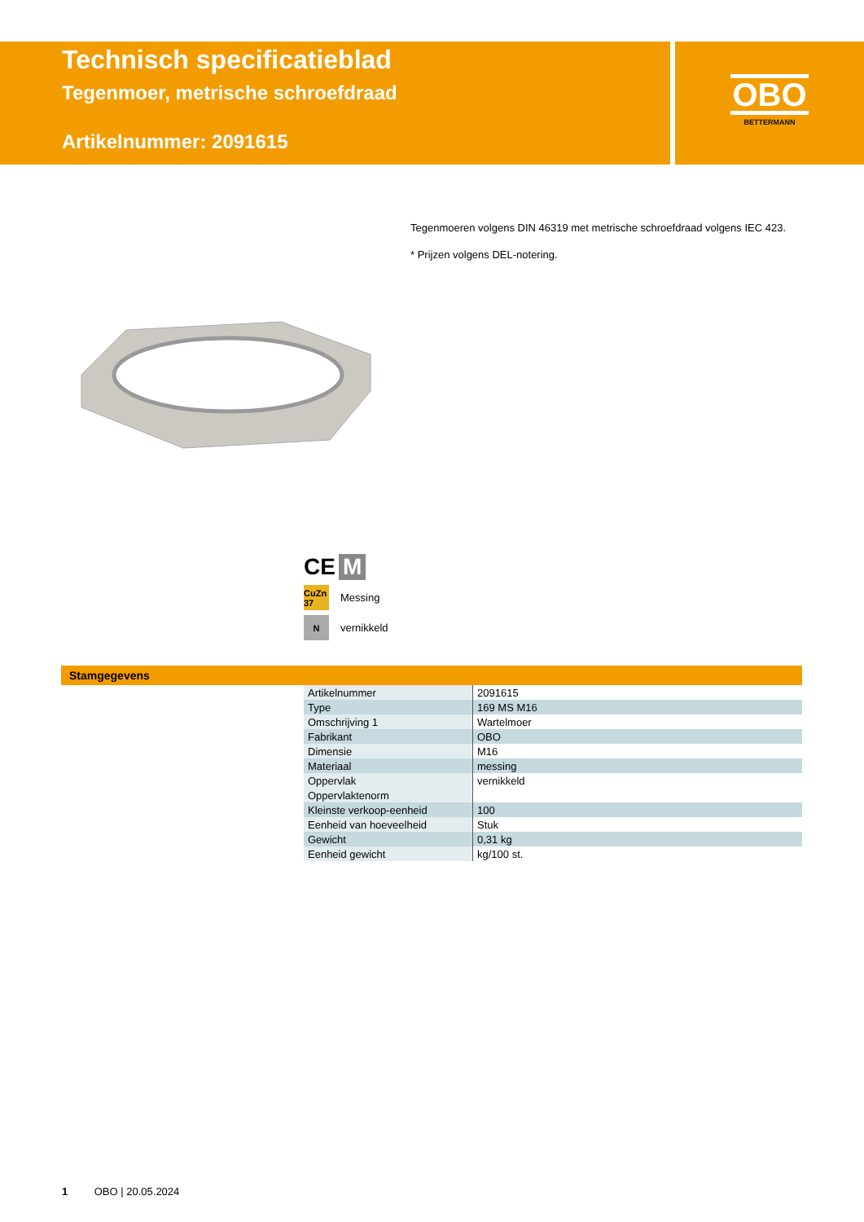Technisch specificatieblad
Tegenmoer, metrische schroefdraad
Artikelnummer: 2091615
OBO
BETTERMANN
Tegenmoeren volgens DIN 46319 met metrische schroefdraad volgens IEC 423.
* Prijzen volgens DEL-notering.
CE M
CuZn 37
Messing
N
vernikkeld
Stamgegevens
| Artikelnummer | 2091615 |
| Type | 169 MS M16 |
| Omschrijving 1 | Wartelmoer |
| Fabrikant | OBO |
| Dimensie | M16 |
| Materiaal | messing |
| Oppervlak | vernikkeld |
| Oppervlaktenorm | |
| Kleinste verkoop-eenheid | 100 |
| Eenheid van hoeveelheid | Stuk |
| Gewicht | 0,31 kg |
| Eenheid gewicht | kg/100 st. |
1 OBO | 20.05.2024